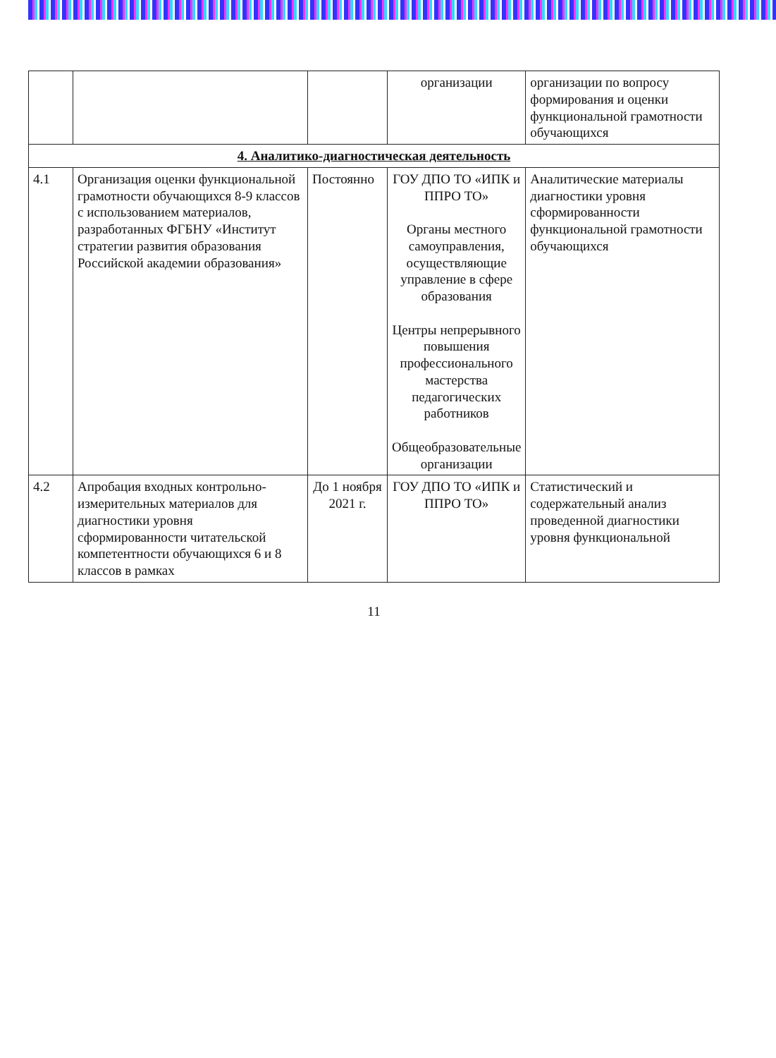| | | | организации | организации по вопросу формирования и оценки функциональной грамотности обучающихся |
| 4. Аналитико-диагностическая деятельность | | | | |
| 4.1 | Организация оценки функциональной грамотности обучающихся 8-9 классов с использованием материалов, разработанных ФГБНУ «Институт стратегии развития образования Российской академии образования» | Постоянно | ГОУ ДПО ТО «ИПК и ППРО ТО» Органы местного самоуправления, осуществляющие управление в сфере образования Центры непрерывного повышения профессионального мастерства педагогических работников Общеобразовательные организации | Аналитические материалы диагностики уровня сформированности функциональной грамотности обучающихся |
| 4.2 | Апробация входных контрольно-измерительных материалов для диагностики уровня сформированности читательской компетентности обучающихся 6 и 8 классов в рамках | До 1 ноября 2021 г. | ГОУ ДПО ТО «ИПК и ППРО ТО» | Статистический и содержательный анализ проведенной диагностики уровня функциональной |
11